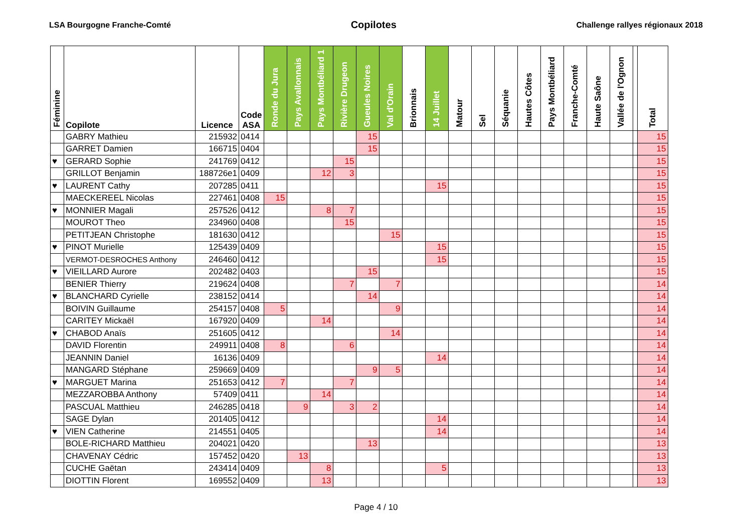LSA Bourgogne Franche-Comté Copilotes Challenge rallyes régionaux 2018
| Féminine | Copilote | Licence | Code ASA | Ronde du Jura | Pays Avallonnais | Pays Montbéliard 1 | Rivière Drugeon | Gueules Noires | Val d'Orain | Brionnais | 14 Juillet | Matour | Sel | Séquanie | Hautes Côtes | Pays Montbéliard | Franche-Comté | Haute Saône | Vallée de l'Ognon | | Total |
| --- | --- | --- | --- | --- | --- | --- | --- | --- | --- | --- | --- | --- | --- | --- | --- | --- | --- | --- | --- | --- | --- |
| | GABRY Mathieu | 215932 | 0414 | | | | | 15 | | | | | | | | | | | | | 15 |
| | GARRET Damien | 166715 | 0404 | | | | | 15 | | | | | | | | | | | | | 15 |
| ♥ | GERARD Sophie | 241769 | 0412 | | | | 15 | | | | | | | | | | | | | | 15 |
| | GRILLOT Benjamin | 188726e1 | 0409 | | | 12 | 3 | | | | | | | | | | | | | | 15 |
| ♥ | LAURENT Cathy | 207285 | 0411 | | | | | | | | 15 | | | | | | | | | | 15 |
| | MAECKEREEL Nicolas | 227461 | 0408 | 15 | | | | | | | | | | | | | | | | | 15 |
| ♥ | MONNIER Magali | 257526 | 0412 | | | 8 | 7 | | | | | | | | | | | | | | 15 |
| | MOUROT Theo | 234960 | 0408 | | | | 15 | | | | | | | | | | | | | | 15 |
| | PETITJEAN Christophe | 181630 | 0412 | | | | | | 15 | | | | | | | | | | | | 15 |
| ♥ | PINOT Murielle | 125439 | 0409 | | | | | | | | 15 | | | | | | | | | | 15 |
| | VERMOT-DESROCHES Anthony | 246460 | 0412 | | | | | | | | 15 | | | | | | | | | | 15 |
| ♥ | VIEILLARD Aurore | 202482 | 0403 | | | | | 15 | | | | | | | | | | | | | 15 |
| | BENIER Thierry | 219624 | 0408 | | | | 7 | | 7 | | | | | | | | | | | | 14 |
| ♥ | BLANCHARD Cyrielle | 238152 | 0414 | | | | | 14 | | | | | | | | | | | | | 14 |
| | BOIVIN Guillaume | 254157 | 0408 | 5 | | | | | 9 | | | | | | | | | | | | 14 |
| | CARITEY Mickaël | 167920 | 0409 | | | 14 | | | | | | | | | | | | | | | 14 |
| ♥ | CHABOD Anaïs | 251605 | 0412 | | | | | | 14 | | | | | | | | | | | | 14 |
| | DAVID Florentin | 249911 | 0408 | 8 | | | 6 | | | | | | | | | | | | | | 14 |
| | JEANNIN Daniel | 16136 | 0409 | | | | | | | | 14 | | | | | | | | | | 14 |
| | MANGARD Stéphane | 259669 | 0409 | | | | | 9 | 5 | | | | | | | | | | | | 14 |
| ♥ | MARGUET Marina | 251653 | 0412 | 7 | | | 7 | | | | | | | | | | | | | | 14 |
| | MEZZAROBBA Anthony | 57409 | 0411 | | | 14 | | | | | | | | | | | | | | | 14 |
| | PASCUAL Matthieu | 246285 | 0418 | | 9 | | 3 | 2 | | | | | | | | | | | | | 14 |
| | SAGE Dylan | 201405 | 0412 | | | | | | | | 14 | | | | | | | | | | 14 |
| ♥ | VIEN Catherine | 214551 | 0405 | | | | | | | | 14 | | | | | | | | | | 14 |
| | BOLE-RICHARD Matthieu | 204021 | 0420 | | | | | 13 | | | | | | | | | | | | | 13 |
| | CHAVENAY Cédric | 157452 | 0420 | | 13 | | | | | | | | | | | | | | | | 13 |
| | CUCHE Gaëtan | 243414 | 0409 | | | 8 | | | | | 5 | | | | | | | | | | 13 |
| | DIOTTIN Florent | 169552 | 0409 | | | 13 | | | | | | | | | | | | | | | 13 |
Page 4 / 10